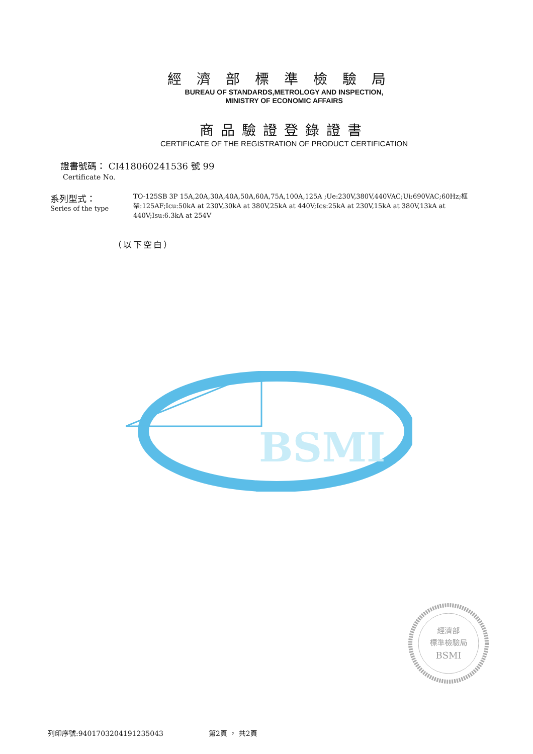經濟部標準檢驗局
BUREAU OF STANDARDS,METROLOGY AND INSPECTION,
MINISTRY OF ECONOMIC AFFAIRS
商品驗證登錄證書
CERTIFICATE OF THE REGISTRATION OF PRODUCT CERTIFICATION
證書號碼： CI4180602415​36 號 99
Certificate No.
系列型式：
Series of the type
TO-125SB 3P 15A,20A,30A,40A,50A,60A,75A,100A,125A ;Ue:230V,380V,440VAC;Ui:690VAC;60Hz;框架:125AF;Icu:50kA at 230V,30kA at 380V,25kA at 440V;Ics:25kA at 230V,15kA at 380V,13kA at 440V;Isu:6.3kA at 254V
（以下空白）
BSMI
經濟部
標準檢驗局
BSMI
列印序號:94017032041912350​43 第2頁 ， 共2頁